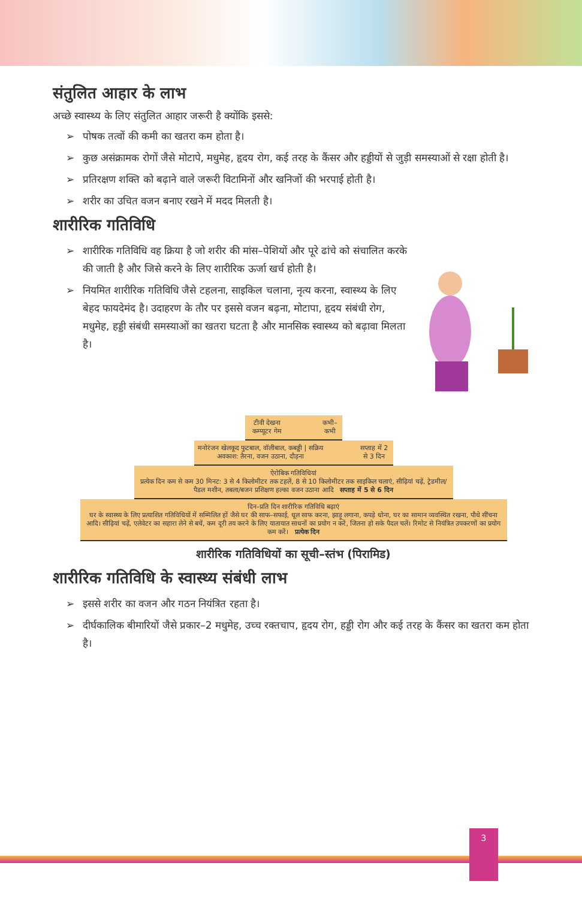संतुलित आहार के लाभ
अच्छे स्वास्थ्य के लिए संतुलित आहार जरूरी है क्योंकि इससे:
➢ पोषक तत्वों की कमी का खतरा कम होता है।
➢ कुछ असंक्रामक रोगों जैसे मोटापे, मधुमेह, हृदय रोग, कई तरह के कैंसर और हड्डीयों से जुड़ी समस्याओं से रक्षा होती है।
➢ प्रतिरक्षण शक्ति को बढ़ाने वाले जरूरी विटामिनों और खनिजों की भरपाई होती है।
➢ शरीर का उचित वजन बनाए रखने में मदद मिलती है।
शारीरिक गतिविधि
➢ शारीरिक गतिविधि वह क्रिया है जो शरीर की मांस–पेशियों और पूरे ढांचे को संचालित करके की जाती है और जिसे करने के लिए शारीरिक ऊर्जा खर्च होती है।
➢ नियमित शारीरिक गतिविधि जैसे टहलना, साइकिल चलाना, नृत्य करना, स्वास्थ्य के लिए बेहद फायदेमंद है। उदाहरण के तौर पर इससे वजन बढ़ना, मोटापा, हृदय संबंधी रोग, मधुमेह, हड्डी संबंधी समस्याओं का खतरा घटता है और मानसिक स्वास्थ्य को बढ़ावा मिलता है।
टीवी देखना कम्प्यूटर गेम कभी–कभी
मनोरंजन खेलकूद फुटबाल, वॉलीबाल, कबड्डी | सक्रिय अवकाश: तैरना, वजन उठाना, दौड़ना सप्ताह में 2 से 3 दिन
ऐरोबिक गतिविधियां
प्रत्येक दिन कम से कम 30 मिनट: 3 से 4 किलोमीटर तक टहलें, 8 से 10 किलोमीटर तक साइकिल चलाएं, सीढ़ियां चढ़ें, ट्रेडमील/पैडल मशीन, तबला/बजन प्रशिक्षण हल्का वजन उठाना आदि सप्ताह में 5 से 6 दिन
दिन–प्रति दिन शारीरिक गतिविधि बढ़ाएं
घर के स्वास्थ्य के लिए प्रत्याशित गतिविधियों में सम्मिलित हों जैसे घर की साफ–सफाई, धूल साफ करना, झाड़ू लगाना, कपड़े धोना, घर का सामान व्यवस्थित रखना, पौधे सींचना आदि। सीढ़ियां चढ़ें, एलेवेटर का सहारा लेने से बचें, कम दूरी तय करने के लिए यातायात साधनों का प्रयोग न करें, जितना हो सके पैदल चलें। रिमोट से नियंत्रित उपकरणों का प्रयोग कम करें। प्रत्येक दिन
शारीरिक गतिविधियों का सूची–स्तंभ (पिरामिड)
शारीरिक गतिविधि के स्वास्थ्य संबंधी लाभ
➢ इससे शरीर का वजन और गठन नियंत्रित रहता है।
➢ दीर्घकालिक बीमारियों जैसे प्रकार–2 मधुमेह, उच्च रक्तचाप, हृदय रोग, हड्डी रोग और कई तरह के कैंसर का खतरा कम होता है।
3